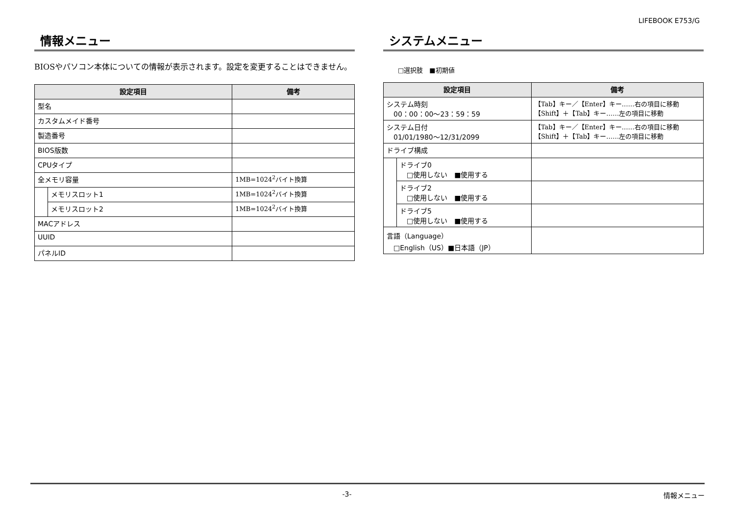LIFEBOOK E753/G
情報メニュー
BIOSやパソコン本体についての情報が表示されます。設定を変更することはできません。
| 設定項目 | | 備考 |
| --- | --- | --- |
| 型名 | | |
| カスタムメイド番号 | | |
| 製造番号 | | |
| BIOS版数 | | |
| CPUタイプ | | |
| 全メモリ容量 | | 1MB=1024<sup>2</sup>バイト換算 |
| | メモリスロット1 | 1MB=1024<sup>2</sup>バイト換算 |
| | メモリスロット2 | 1MB=1024<sup>2</sup>バイト換算 |
| MACアドレス | | |
| UUID | | |
| パネルID | | |
システムメニュー
□選択肢　■初期値
| 設定項目 | | 備考 |
| --- | --- | --- |
| システム時刻 00：00：00〜23：59：59 | | 【Tab】キー／【Enter】キー……右の項目に移動 【Shift】＋【Tab】キー……左の項目に移動 |
| システム日付 01/01/1980〜12/31/2099 | | 【Tab】キー／【Enter】キー……右の項目に移動 【Shift】＋【Tab】キー……左の項目に移動 |
| ドライブ構成 | | |
| | ドライブ0 □使用しない ■使用する | |
| | ドライブ2 □使用しない ■使用する | |
| | ドライブ5 □使用しない ■使用する | |
| 言語（Language） □English（US）■日本語（JP） | | |
-3- 情報メニュー